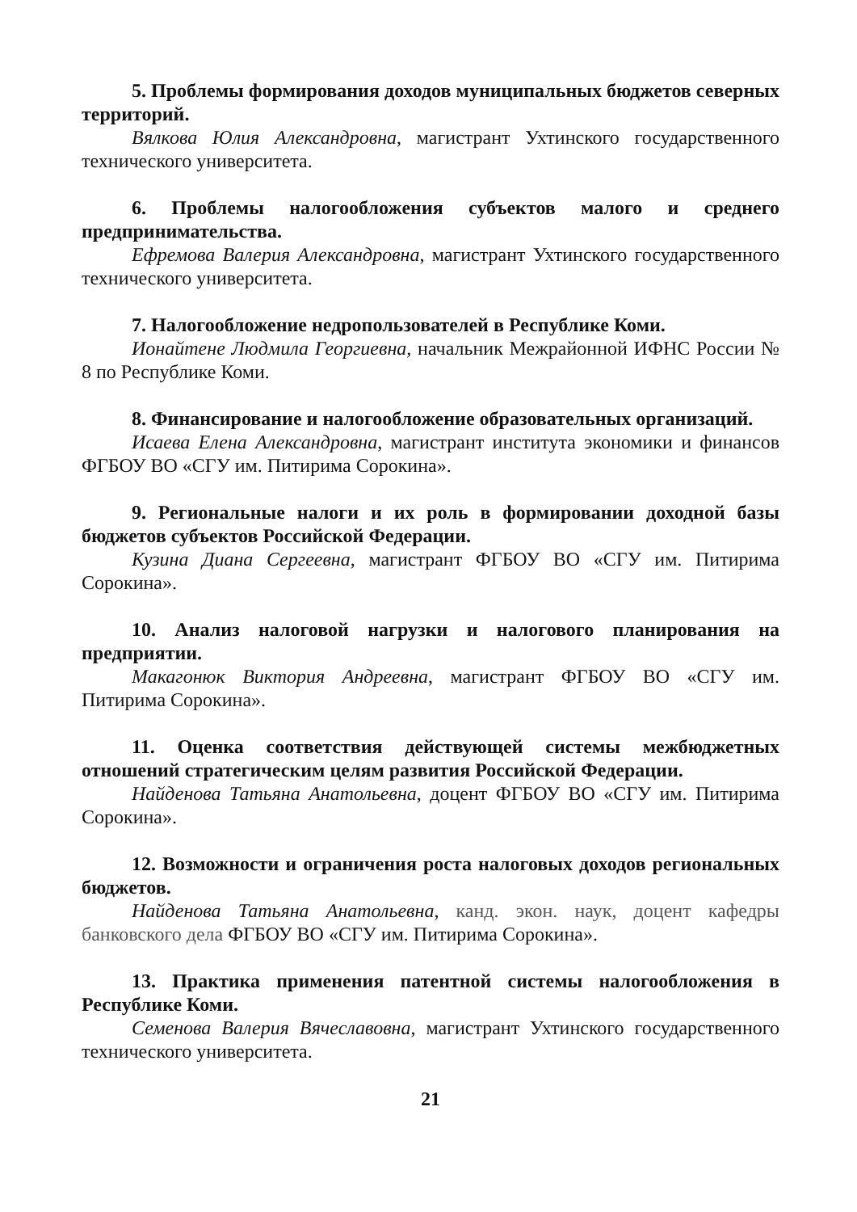5. Проблемы формирования доходов муниципальных бюджетов северных территорий.
Вялкова Юлия Александровна, магистрант Ухтинского государственного технического университета.
6. Проблемы налогообложения субъектов малого и среднего предпринимательства.
Ефремова Валерия Александровна, магистрант Ухтинского государственного технического университета.
7. Налогообложение недропользователей в Республике Коми.
Ионайтене Людмила Георгиевна, начальник Межрайонной ИФНС России № 8 по Республике Коми.
8. Финансирование и налогообложение образовательных организаций.
Исаева Елена Александровна, магистрант института экономики и финансов ФГБОУ ВО «СГУ им. Питирима Сорокина».
9. Региональные налоги и их роль в формировании доходной базы бюджетов субъектов Российской Федерации.
Кузина Диана Сергеевна, магистрант ФГБОУ ВО «СГУ им. Питирима Сорокина».
10. Анализ налоговой нагрузки и налогового планирования на предприятии.
Макагонюк Виктория Андреевна, магистрант ФГБОУ ВО «СГУ им. Питирима Сорокина».
11. Оценка соответствия действующей системы межбюджетных отношений стратегическим целям развития Российской Федерации.
Найденова Татьяна Анатольевна, доцент ФГБОУ ВО «СГУ им. Питирима Сорокина».
12. Возможности и ограничения роста налоговых доходов региональных бюджетов.
Найденова Татьяна Анатольевна, канд. экон. наук, доцент кафедры банковского дела ФГБОУ ВО «СГУ им. Питирима Сорокина».
13. Практика применения патентной системы налогообложения в Республике Коми.
Семенова Валерия Вячеславовна, магистрант Ухтинского государственного технического университета.
21